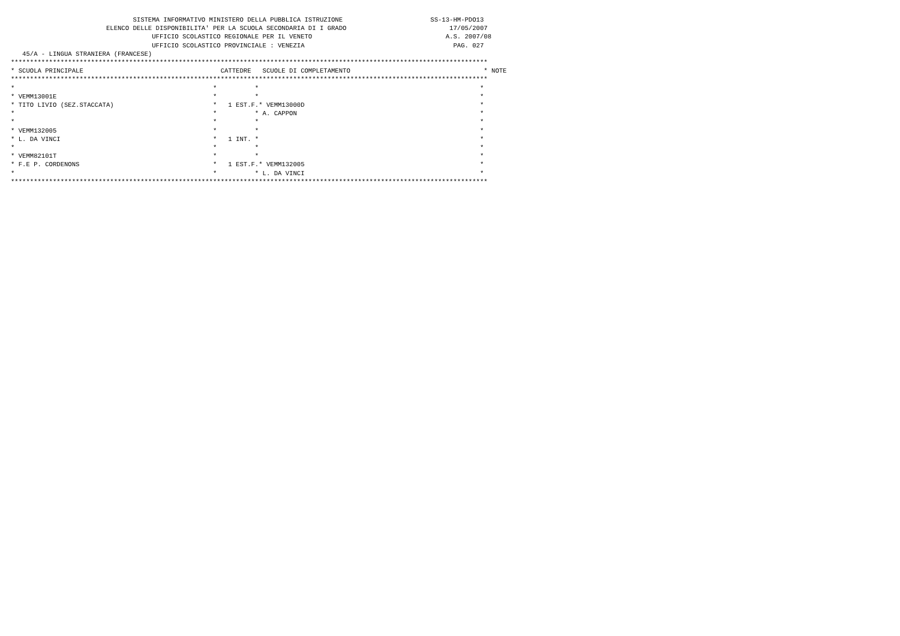SISTEMA INFORMATIVO MINISTERO DELLA PUBBLICA ISTRUZIONE                       SS-13-HM-PDO13
                         ELENCO DELLE DISPONIBILITA' PER LA SCUOLA SECONDARIA DI I GRADO                           17/05/2007
                                     UFFICIO SCOLASTICO REGIONALE PER IL VENETO                                   A.S. 2007/08
                                     UFFICIO SCOLASTICO PROVINCIALE : VENEZIA                                       PAG. 027
   45/A - LINGUA STRANIERA (FRANCESE)
*****************************************************************************************************************************
* SCUOLA PRINCIPALE                                    CATTEDRE   SCUOLE DI COMPLETAMENTO                                   * NOTE
*****************************************************************************************************************************
*                                                    *          *                                                          *
* VEMM13001E                                         *          *                                                          *
* TITO LIVIO (SEZ.STACCATA)                          *   1 EST.F.* VEMM13000D                                              *
*                                                    *          * A. CAPPON                                                *
*                                                    *          *                                                          *
* VEMM132005                                         *          *                                                          *
* L. DA VINCI                                        *   1 INT. *                                                          *
*                                                    *          *                                                          *
* VEMM82101T                                         *          *                                                          *
* F.E P. CORDENONS                                   *   1 EST.F.* VEMM132005                                              *
*                                                    *          * L. DA VINCI                                              *
*****************************************************************************************************************************